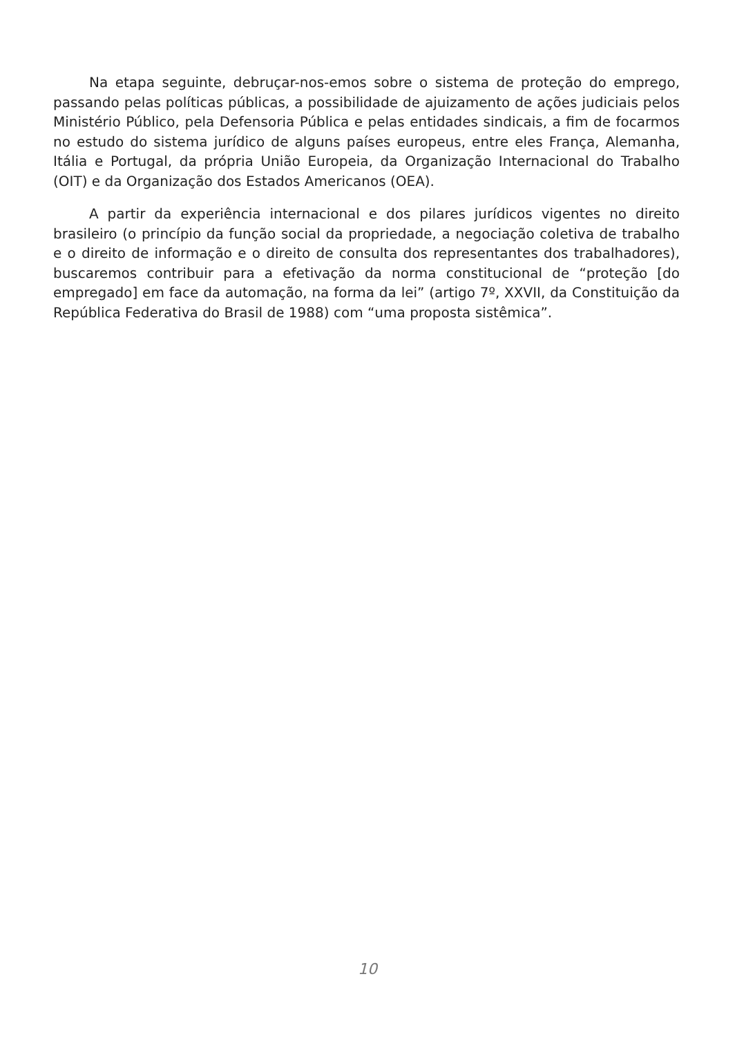Na etapa seguinte, debruçar-nos-emos sobre o sistema de proteção do emprego, passando pelas políticas públicas, a possibilidade de ajuizamento de ações judiciais pelos Ministério Público, pela Defensoria Pública e pelas entidades sindicais, a fim de focarmos no estudo do sistema jurídico de alguns países europeus, entre eles França, Alemanha, Itália e Portugal, da própria União Europeia, da Organização Internacional do Trabalho (OIT) e da Organização dos Estados Americanos (OEA).
A partir da experiência internacional e dos pilares jurídicos vigentes no direito brasileiro (o princípio da função social da propriedade, a negociação coletiva de trabalho e o direito de informação e o direito de consulta dos representantes dos trabalhadores), buscaremos contribuir para a efetivação da norma constitucional de “proteção [do empregado] em face da automação, na forma da lei” (artigo 7º, XXVII, da Constituição da República Federativa do Brasil de 1988) com “uma proposta sistêmica”.
10